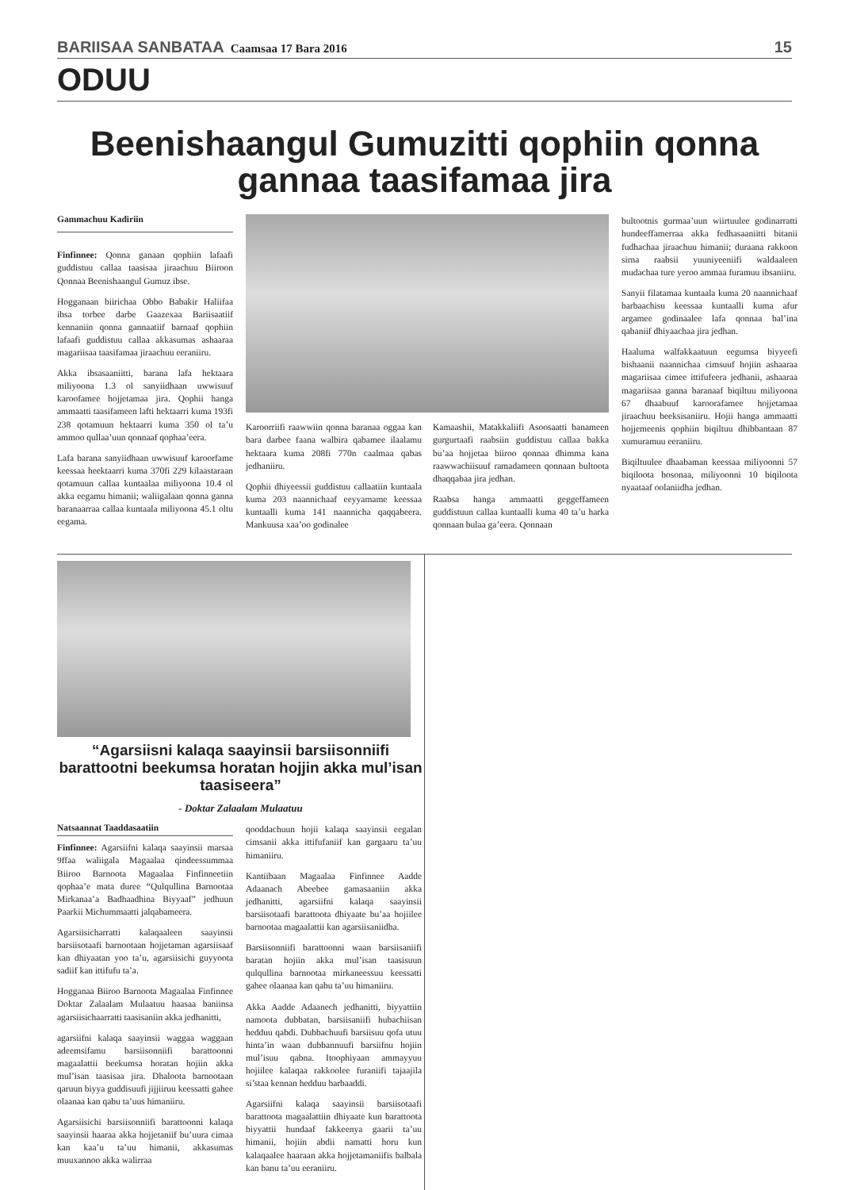BARIISAA SANBATAA Caamsaa 17 Bara 2016 15
ODUU
Beenishaangul Gumuzitti qophiin qonna gannaa taasifamaa jira
Gammachuu Kadiriin
Finfinnee: Qonna ganaan qophiin lafaafi guddistuu callaa taasisaa jiraachuu Biiroon Qonnaa Beenishaangul Gumuz ibse.
Hogganaan biirichaa Obbo Babakir Haliifaa ibsa torbee darbe Gaazexaa Bariisaatiif kennaniin qonna gannaatiif barnaaf qophiin lafaafi guddistuu callaa akkasumas ashaaraa magariisaa taasifamaa jiraachuu eeraniiru.
Akka ibsasaaniitti, barana lafa hektaara miliyoona 1.3 ol sanyiidhaan uwwisuuf karoofamee hojjetamaa jira. Qophii hanga ammaatti taasifameen lafti hektaarri kuma 193fi 238 qotamuun hektaarri kuma 350 ol ta’u ammoo qullaa’uun qonnaaf qophaa’eera.
Lafa barana sanyiidhaan uwwisuuf karoorfame keessaa heektaarri kuma 370fi 229 kilaastaraan qotamuun callaa kuntaalaa miliyoona 10.4 ol akka eegamu himanii; waliigalaan qonna ganna baranaarraa callaa kuntaala miliyoona 45.1 oltu eegama.
Karoorriifi raawwiin qonna baranaa oggaa kan bara darbee faana walbira qabamee ilaalamu hektaara kuma 208fi 770n caalmaa qabas jedhaniiru.
Qophii dhiyeessii guddistuu callaatiin kuntaala kuma 203 naannichaaf eeyyamame keessaa kuntaalli kuma 141 naannicha qaqqabeera. Mankuusa xaa’oo godinalee
Kamaashii, Matakkaliifi Asoosaatti banameen gurgurtaafi raabsiin guddistuu callaa bakka bu’aa hojjetaa biiroo qonnaa dhimma kana raawwachiisuuf ramadameen qonnaan bultoota dhaqqabaa jira jedhan.
Raabsa hanga ammaatti geggeffameen guddistuun callaa kuntaalli kuma 40 ta’u harka qonnaan bulaa ga’eera. Qonnaan
bultootnis gurmaa’uun wiirtuulee godinarratti hundeeffamerraa akka fedhasaaniitti bitanii fudhachaa jiraachuu himanii; duraana rakkoon sirna raabsii yuuniyeeniifi waldaaleen mudachaa ture yeroo ammaa furamuu ibsaniiru.
Sanyii filatamaa kuntaala kuma 20 naannichaaf barbaachisu keessaa kuntaalli kuma afur argamee godinaalee lafa qonnaa bal’ina qabaniif dhiyaachaa jira jedhan.
Haaluma walfakkaatuun eegumsa biyyeefi bishaanii naannichaa cimsuuf hojiin ashaaraa magariisaa cimee ittifufeera jedhanii, ashaaraa magariisaa ganna baranaaf biqiltuu miliyoona 67 dhaabuuf karoorafamee hojjetamaa jiraachuu beeksisaniiru. Hojii hanga ammaatti hojjemeenis qophiin biqiltuu dhibbantaan 87 xumuramuu eeraniiru.
Biqiltuulee dhaabaman keessaa miliyoonni 57 biqiloota bosonaa, miliyoonni 10 biqiloota nyaataaf oolaniidha jedhan.
“Agarsiisni kalaqa saayinsii barsiisonniifi barattootni beekumsa horatan hojjin akka mul’isan taasiseera”
- Doktar Zalaalam Mulaatuu
Natsaannat Taaddasaatiin
Finfinnee: Agarsiifni kalaqa saayinsii marsaa 9ffaa waliigala Magaalaa qindeessummaa Biiroo Barnoota Magaalaa Finfinneetiin qophaa’e mata duree “Qulqullina Barnootaa Mirkanaa’a Badhaadhina Biyyaaf” jedhuun Paarkii Michummaatti jalqabameera.
Agarsiisicharratti kalaqaaleen saayinsii barsiisotaafi barnootaan hojjetaman agarsiisaaf kan dhiyaatan yoo ta’u, agarsiisichi guyyoota sadiif kan ittifufu ta’a.
Hogganaa Biiroo Barnoota Magaalaa Finfinnee Doktar Zalaalam Mulaatuu haasaa baniinsa agarsiisichaarratti taasisaniin akka jedhanitti,
agarsiifni kalaqa saayinsii waggaa waggaan adeemsifamu barsiisonniifi barattoonni magaalattii beekumsa horatan hojiin akka mul’isan taasisaa jira. Dhaloota barnootaan qaruun biyya guddisuufi jijjiiruu keessatti gahee olaanaa kan qabu ta’uus himaniiru.
Agarsiisichi barsiisonniifi barattoonni kalaqa saayinsii haaraa akka hojjetaniif bu’uura cimaa kan kaa’u ta’uu himanii, akkasumas muuxannoo akka walirraa
qooddachuun hojii kalaqa saayinsii eegalan cimsanii akka ittifufaniif kan gargaaru ta’uu himaniiru.
Kantiibaan Magaalaa Finfinnee Aadde Adaanach Abeebee gamasaaniin akka jedhanitti, agarsiifni kalaqa saayinsii barsiisotaafi barattoota dhiyaate bu’aa hojiilee barnootaa magaalattii kan agarsiisaniidha.
Barsiisonniifi barattoonni waan barsiisaniifi baratan hojiin akka mul’isan taasisuun qulqullina barnootaa mirkaneessuu keessatti gahee olaanaa kan qabu ta’uu himaniiru.
Akka Aadde Adaanech jedhanitti, biyyattiin namoota dubbatan, barsiisaniifi hubachiisan hedduu qabdi. Dubbachuufi barsiisuu qofa utuu hinta’in waan dubbannuufi barsiifnu hojiin mul’isuu qabna. Itoophiyaan ammayyuu hojiilee kalaqaa rakkoolee furaniifi tajaajila si’staa kennan hedduu barbaaddi.
Agarsiifni kalaqa saayinsii barsiisotaafi barattoota magaalattiin dhiyaate kun barattoota biyyattii hundaaf fakkeenya gaarii ta’uu himanii, hojiin abdii namatti horu kun kalaqaalee haaraan akka hojjetamaniifis balbala kan banu ta’uu eeraniiru.